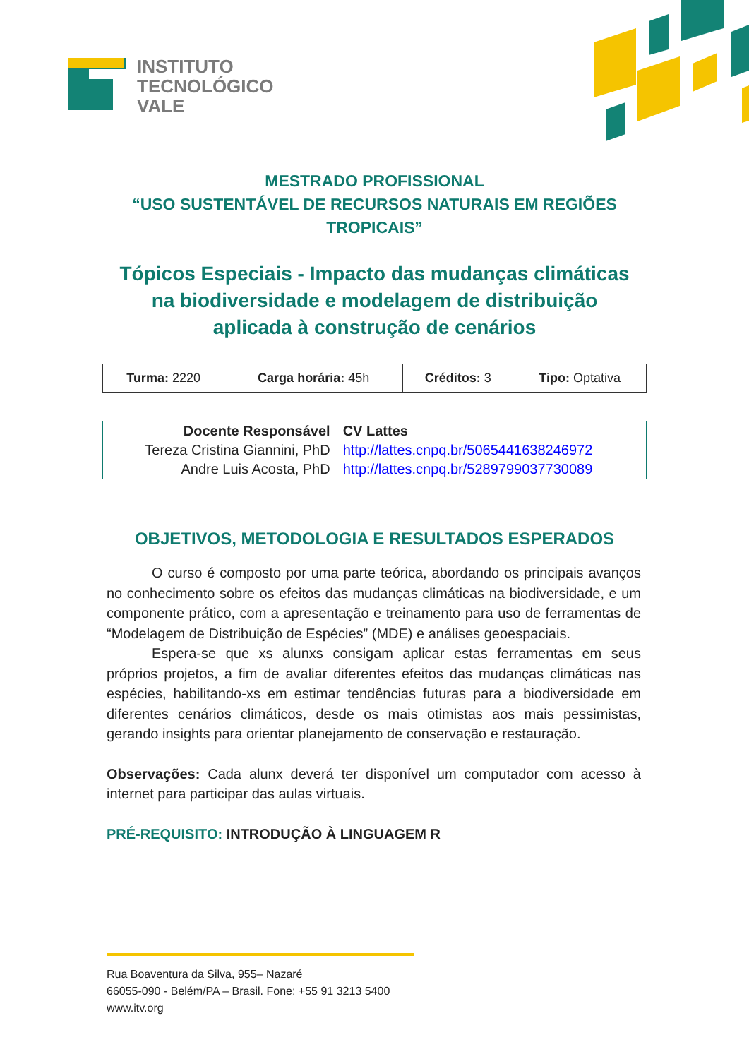INSTITUTO
TECNOLÓGICO
VALE
MESTRADO PROFISSIONAL
“USO SUSTENTÁVEL DE RECURSOS NATURAIS EM REGIÕES
TROPICAIS”
Tópicos Especiais - Impacto das mudanças climáticas
na biodiversidade e modelagem de distribuição
aplicada à construção de cenários
| Turma: 2220 | Carga horária: 45h | Créditos: 3 | Tipo: Optativa |
| Docente Responsável | CV Lattes |
| --- | --- |
| Tereza Cristina Giannini, PhD | http://lattes.cnpq.br/5065441638246972 |
| Andre Luis Acosta, PhD | http://lattes.cnpq.br/5289799037730089 |
OBJETIVOS, METODOLOGIA E RESULTADOS ESPERADOS
O curso é composto por uma parte teórica, abordando os principais avanços no conhecimento sobre os efeitos das mudanças climáticas na biodiversidade, e um componente prático, com a apresentação e treinamento para uso de ferramentas de “Modelagem de Distribuição de Espécies” (MDE) e análises geoespaciais.
Espera-se que xs alunxs consigam aplicar estas ferramentas em seus próprios projetos, a fim de avaliar diferentes efeitos das mudanças climáticas nas espécies, habilitando-xs em estimar tendências futuras para a biodiversidade em diferentes cenários climáticos, desde os mais otimistas aos mais pessimistas, gerando insights para orientar planejamento de conservação e restauração.
Observações: Cada alunx deverá ter disponível um computador com acesso à internet para participar das aulas virtuais.
PRÉ-REQUISITO: INTRODUÇÃO À LINGUAGEM R
Rua Boaventura da Silva, 955– Nazaré
66055-090 - Belém/PA – Brasil. Fone: +55 91 3213 5400
www.itv.org